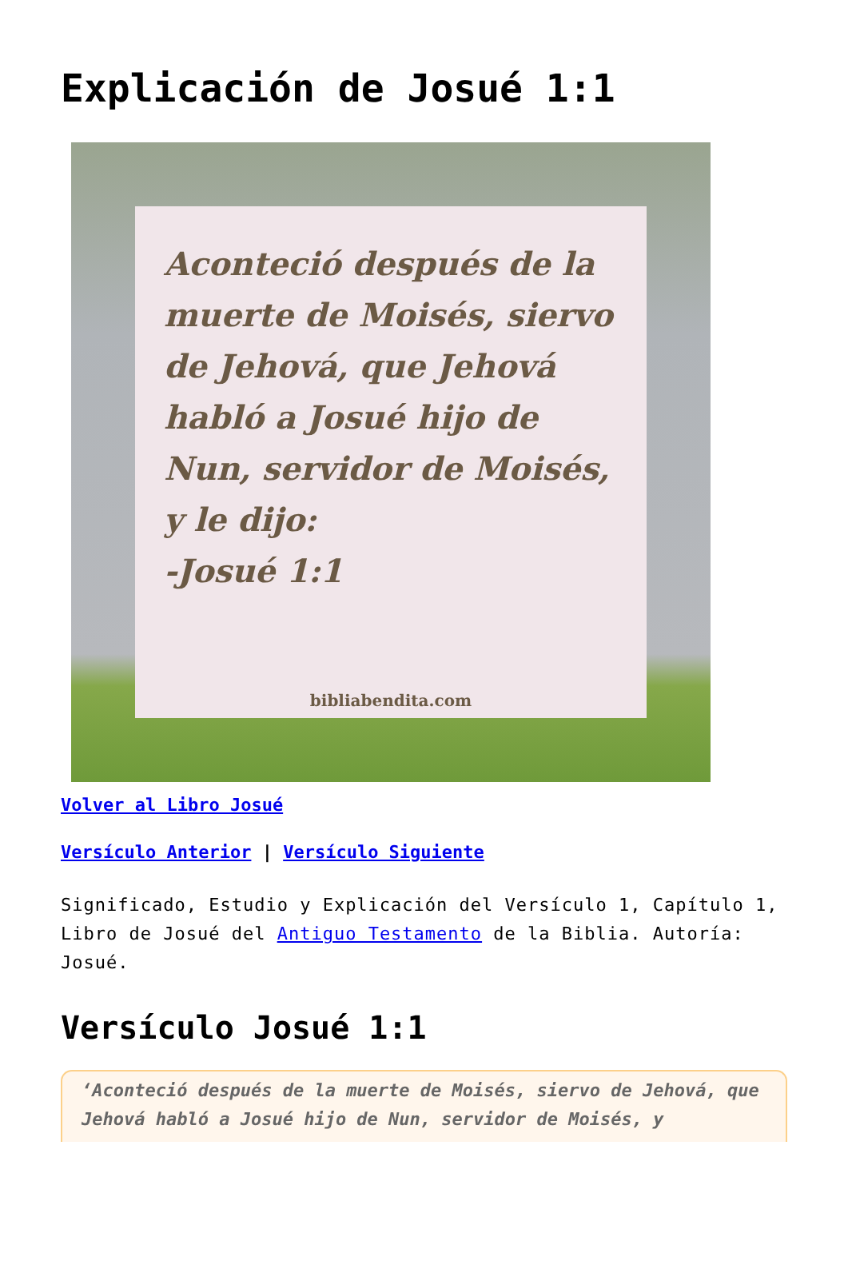Explicación de Josué 1:1
Aconteció después de la muerte de Moisés, siervo de Jehová, que Jehová habló a Josué hijo de Nun, servidor de Moisés, y le dijo:
-Josué 1:1
bibliabendita.com
Volver al Libro Josué
Versículo Anterior | Versículo Siguiente
Significado, Estudio y Explicación del Versículo 1, Capítulo 1, Libro de Josué del Antiguo Testamento de la Biblia. Autoría: Josué.
Versículo Josué 1:1
‘Aconteció después de la muerte de Moisés, siervo de Jehová, que Jehová habló a Josué hijo de Nun, servidor de Moisés, y